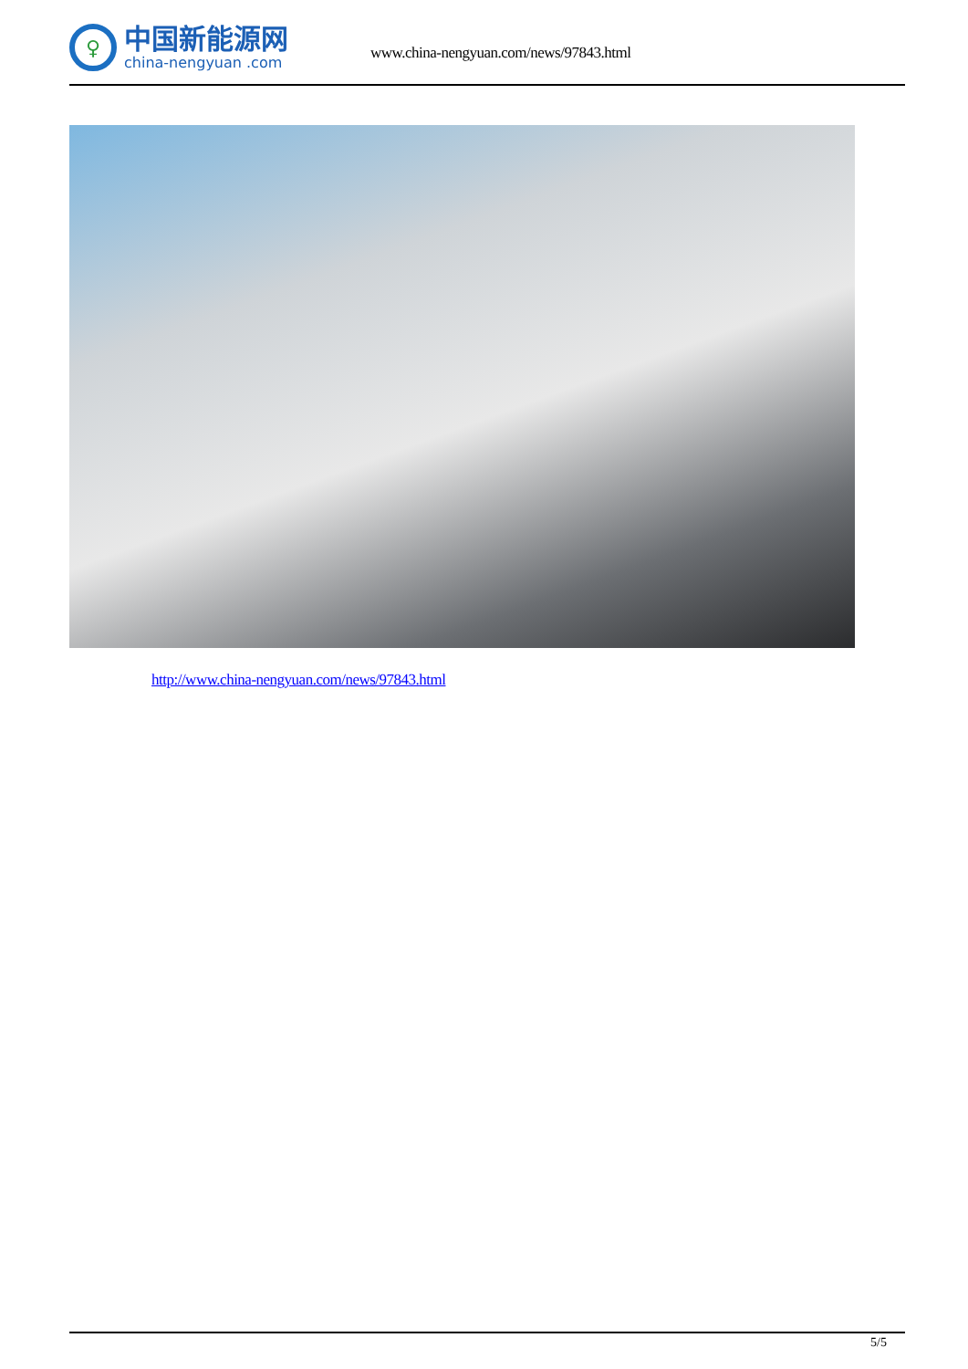♀
中国新能源网
china-nengyuan .com
www.china-nengyuan.com/news/97843.html
http://www.china-nengyuan.com/news/97843.html
5/5